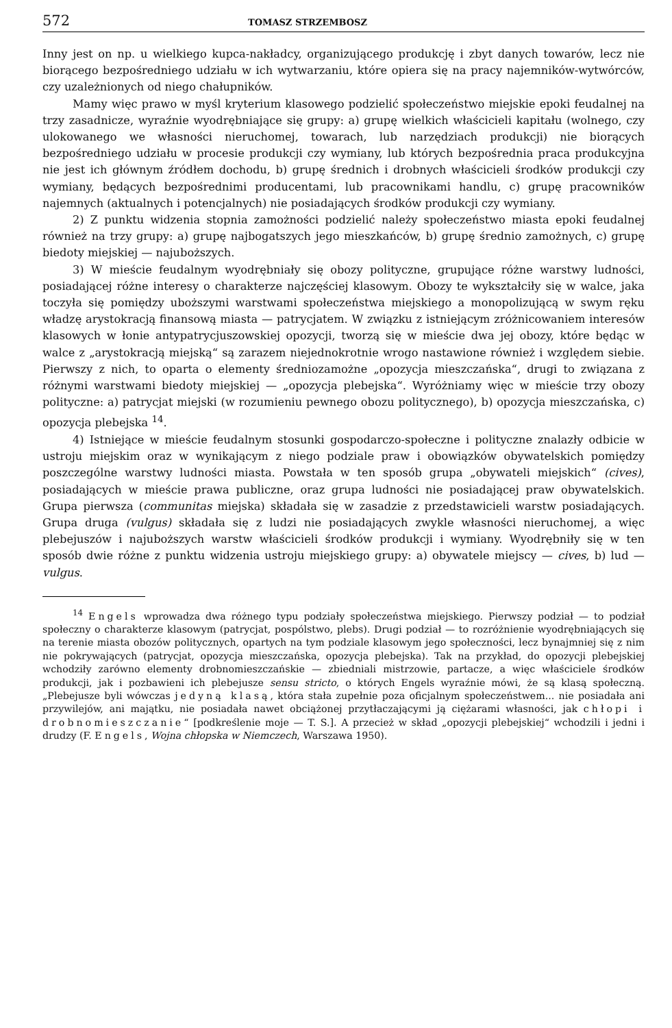572 TOMASZ STRZEMBOSZ
Inny jest on np. u wielkiego kupca-nakładcy, organizującego produkcję i zbyt danych towarów, lecz nie biorącego bezpośredniego udziału w ich wytwarzaniu, które opiera się na pracy najemników-wytwórców, czy uzależnionych od niego chałupników.
Mamy więc prawo w myśl kryterium klasowego podzielić społeczeństwo miejskie epoki feudalnej na trzy zasadnicze, wyraźnie wyodrębniające się grupy: a) grupę wielkich właścicieli kapitału (wolnego, czy ulokowanego we własności nieruchomej, towarach, lub narzędziach produkcji) nie biorących bezpośredniego udziału w procesie produkcji czy wymiany, lub których bezpośrednia praca produkcyjna nie jest ich głównym źródłem dochodu, b) grupę średnich i drobnych właścicieli środków produkcji czy wymiany, będących bezpośrednimi producentami, lub pracownikami handlu, c) grupę pracowników najemnych (aktualnych i potencjalnych) nie posiadających środków produkcji czy wymiany.
2) Z punktu widzenia stopnia zamożności podzielić należy społeczeństwo miasta epoki feudalnej również na trzy grupy: a) grupę najbogatszych jego mieszkańców, b) grupę średnio zamożnych, c) grupę biedoty miejskiej — najuboższych.
3) W mieście feudalnym wyodrębniały się obozy polityczne, grupujące różne warstwy ludności, posiadającej różne interesy o charakterze najczęściej klasowym. Obozy te wykształciły się w walce, jaka toczyła się pomiędzy uboższymi warstwami społeczeństwa miejskiego a monopolizującą w swym ręku władzę arystokracją finansową miasta — patrycjatem. W związku z istniejącym zróżnicowaniem interesów klasowych w łonie antypatrycjuszowskiej opozycji, tworzą się w mieście dwa jej obozy, które będąc w walce z „arystokracją miejską“ są zarazem niejednokrotnie wrogo nastawione również i względem siebie. Pierwszy z nich, to oparta o elementy średniozamożne „opozycja mieszczańska“, drugi to związana z różnymi warstwami biedoty miejskiej — „opozycja plebejska“. Wyróżniamy więc w mieście trzy obozy polityczne: a) patrycjat miejski (w rozumieniu pewnego obozu politycznego), b) opozycja mieszczańska, c) opozycja plebejska <sup>14</sup>.
4) Istniejące w mieście feudalnym stosunki gospodarczo-społeczne i polityczne znalazły odbicie w ustroju miejskim oraz w wynikającym z niego podziale praw i obowiązków obywatelskich pomiędzy poszczególne warstwy ludności miasta. Powstała w ten sposób grupa „obywateli miejskich“ (cives), posiadających w mieście prawa publiczne, oraz grupa ludności nie posiadającej praw obywatelskich. Grupa pierwsza (communitas miejska) składała się w zasadzie z przedstawicieli warstw posiadających. Grupa druga (vulgus) składała się z ludzi nie posiadających zwykle własności nieruchomej, a więc plebejuszów i najuboższych warstw właścicieli środków produkcji i wymiany. Wyodrębniły się w ten sposób dwie różne z punktu widzenia ustroju miejskiego grupy: a) obywatele miejscy — cives, b) lud — vulgus.
<sup>14</sup> Engels wprowadza dwa różnego typu podziały społeczeństwa miejskiego. Pierwszy podział — to podział społeczny o charakterze klasowym (patrycjat, pospólstwo, plebs). Drugi podział — to rozróżnienie wyodrębniających się na terenie miasta obozów politycznych, opartych na tym podziale klasowym jego społeczności, lecz bynajmniej się z nim nie pokrywających (patrycjat, opozycja mieszczańska, opozycja plebejska). Tak na przykład, do opozycji plebejskiej wchodziły zarówno elementy drobnomieszczańskie — zbiedniali mistrzowie, partacze, a więc właściciele środków produkcji, jak i pozbawieni ich plebejusze sensu stricto, o których Engels wyraźnie mówi, że są klasą społeczną. „Plebejusze byli wówczas jedyną klasą, która stała zupełnie poza oficjalnym społeczeństwem... nie posiadała ani przywilejów, ani majątku, nie posiadała nawet obciążonej przytłaczającymi ją ciężarami własności, jak chłopi i drobnomieszczanie“ [podkreślenie moje — T. S.]. A przecież w skład „opozycji plebejskiej“ wchodzili i jedni i drudzy (F. Engels, Wojna chłopska w Niemczech, Warszawa 1950).